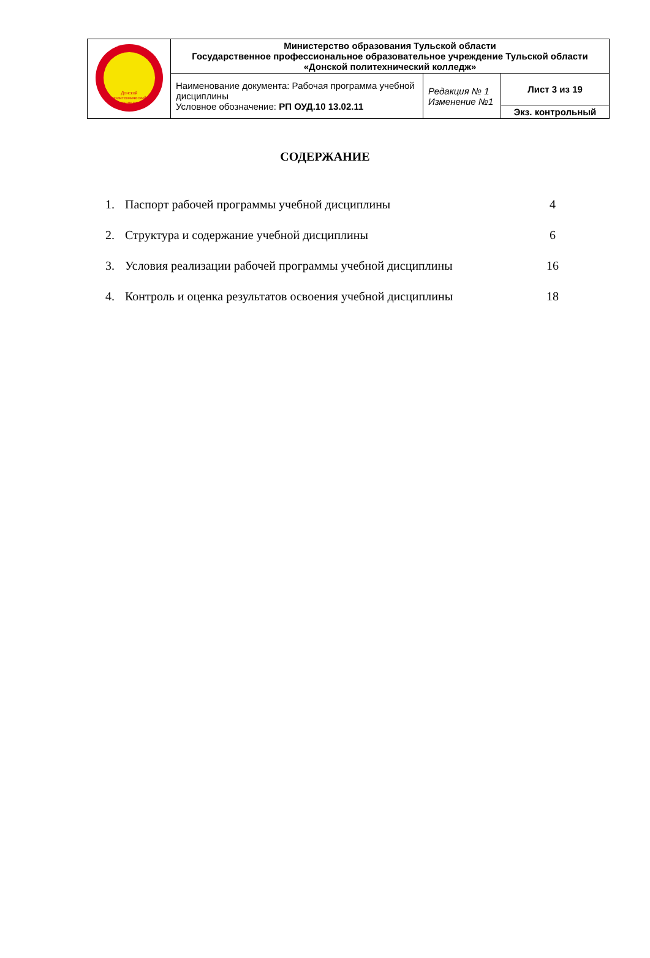| Донской политехнический колледж | Министерство образования Тульской области Государственное профессиональное образовательное учреждение Тульской области «Донской политехнический колледж» | | |
| | Наименование документа: Рабочая программа учебной дисциплины Условное обозначение: РП ОУД.10 13.02.11 | Редакция № 1 Изменение №1 | Лист 3 из 19 |
| | | | Экз. контрольный |
СОДЕРЖАНИЕ
| 1. | Паспорт рабочей программы учебной дисциплины | 4 |
| 2. | Структура и содержание учебной дисциплины | 6 |
| 3. | Условия реализации рабочей программы учебной дисциплины | 16 |
| 4. | Контроль и оценка результатов освоения учебной дисциплины | 18 |